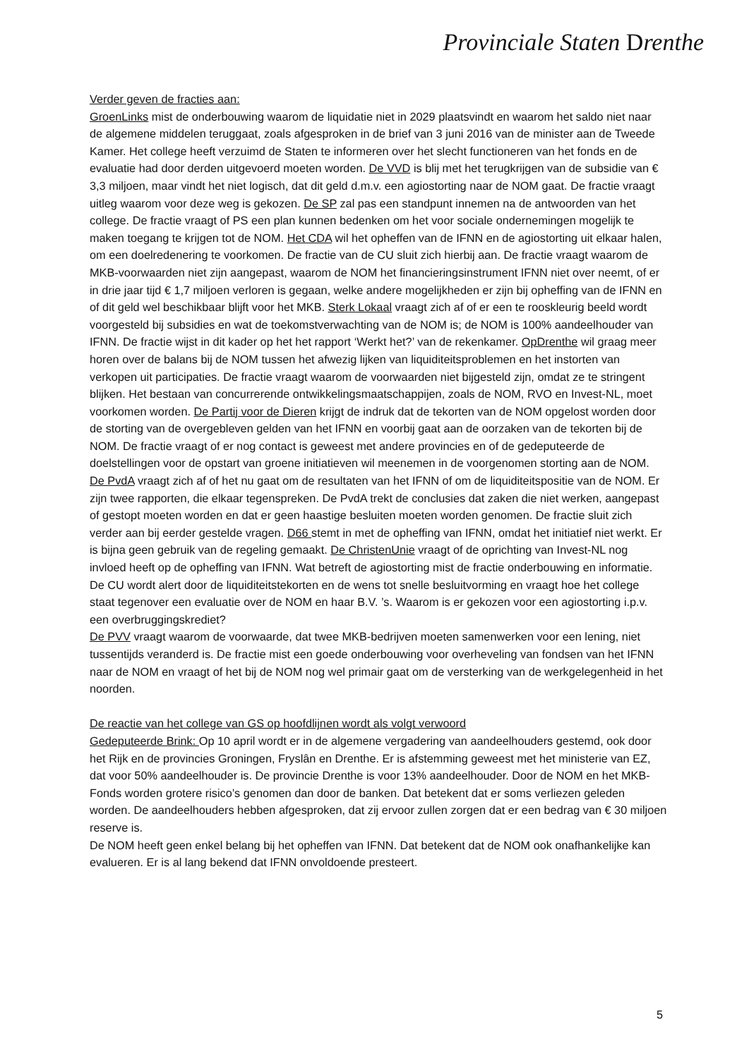Provinciale Staten Drenthe
Verder geven de fracties aan:
GroenLinks mist de onderbouwing waarom de liquidatie niet in 2029 plaatsvindt en waarom het saldo niet naar de algemene middelen teruggaat, zoals afgesproken in de brief van 3 juni 2016 van de minister aan de Tweede Kamer. Het college heeft verzuimd de Staten te informeren over het slecht functioneren van het fonds en de evaluatie had door derden uitgevoerd moeten worden. De VVD is blij met het terugkrijgen van de subsidie van € 3,3 miljoen, maar vindt het niet logisch, dat dit geld d.m.v. een agiostorting naar de NOM gaat. De fractie vraagt uitleg waarom voor deze weg is gekozen. De SP zal pas een standpunt innemen na de antwoorden van het college. De fractie vraagt of PS een plan kunnen bedenken om het voor sociale ondernemingen mogelijk te maken toegang te krijgen tot de NOM. Het CDA wil het opheffen van de IFNN en de agiostorting uit elkaar halen, om een doelredenering te voorkomen. De fractie van de CU sluit zich hierbij aan. De fractie vraagt waarom de MKB-voorwaarden niet zijn aangepast, waarom de NOM het financieringsinstrument IFNN niet over neemt, of er in drie jaar tijd € 1,7 miljoen verloren is gegaan, welke andere mogelijkheden er zijn bij opheffing van de IFNN en of dit geld wel beschikbaar blijft voor het MKB. Sterk Lokaal vraagt zich af of er een te rooskleurig beeld wordt voorgesteld bij subsidies en wat de toekomstverwachting van de NOM is; de NOM is 100% aandeelhouder van IFNN. De fractie wijst in dit kader op het het rapport ‘Werkt het?’ van de rekenkamer. OpDrenthe wil graag meer horen over de balans bij de NOM tussen het afwezig lijken van liquiditeitsproblemen en het instorten van verkopen uit participaties. De fractie vraagt waarom de voorwaarden niet bijgesteld zijn, omdat ze te stringent blijken. Het bestaan van concurrerende ontwikkelingsmaatschappijen, zoals de NOM, RVO en Invest-NL, moet voorkomen worden. De Partij voor de Dieren krijgt de indruk dat de tekorten van de NOM opgelost worden door de storting van de overgebleven gelden van het IFNN en voorbij gaat aan de oorzaken van de tekorten bij de NOM. De fractie vraagt of er nog contact is geweest met andere provincies en of de gedeputeerde de doelstellingen voor de opstart van groene initiatieven wil meenemen in de voorgenomen storting aan de NOM. De PvdA vraagt zich af of het nu gaat om de resultaten van het IFNN of om de liquiditeitspositie van de NOM. Er zijn twee rapporten, die elkaar tegenspreken. De PvdA trekt de conclusies dat zaken die niet werken, aangepast of gestopt moeten worden en dat er geen haastige besluiten moeten worden genomen. De fractie sluit zich verder aan bij eerder gestelde vragen. D66 stemt in met de opheffing van IFNN, omdat het initiatief niet werkt. Er is bijna geen gebruik van de regeling gemaakt. De ChristenUnie vraagt of de oprichting van Invest-NL nog invloed heeft op de opheffing van IFNN. Wat betreft de agiostorting mist de fractie onderbouwing en informatie. De CU wordt alert door de liquiditeitstekorten en de wens tot snelle besluitvorming en vraagt hoe het college staat tegenover een evaluatie over de NOM en haar B.V. ’s. Waarom is er gekozen voor een agiostorting i.p.v. een overbruggingskrediet?
De PVV vraagt waarom de voorwaarde, dat twee MKB-bedrijven moeten samenwerken voor een lening, niet tussentijds veranderd is. De fractie mist een goede onderbouwing voor overheveling van fondsen van het IFNN naar de NOM en vraagt of het bij de NOM nog wel primair gaat om de versterking van de werkgelegenheid in het noorden.
De reactie van het college van GS op hoofdlijnen wordt als volgt verwoord
Gedeputeerde Brink: Op 10 april wordt er in de algemene vergadering van aandeelhouders gestemd, ook door het Rijk en de provincies Groningen, Fryslân en Drenthe. Er is afstemming geweest met het ministerie van EZ, dat voor 50% aandeelhouder is. De provincie Drenthe is voor 13% aandeelhouder. Door de NOM en het MKB-Fonds worden grotere risico’s genomen dan door de banken. Dat betekent dat er soms verliezen geleden worden. De aandeelhouders hebben afgesproken, dat zij ervoor zullen zorgen dat er een bedrag van € 30 miljoen reserve is.
De NOM heeft geen enkel belang bij het opheffen van IFNN. Dat betekent dat de NOM ook onafhankelijke kan evalueren. Er is al lang bekend dat IFNN onvoldoende presteert.
5